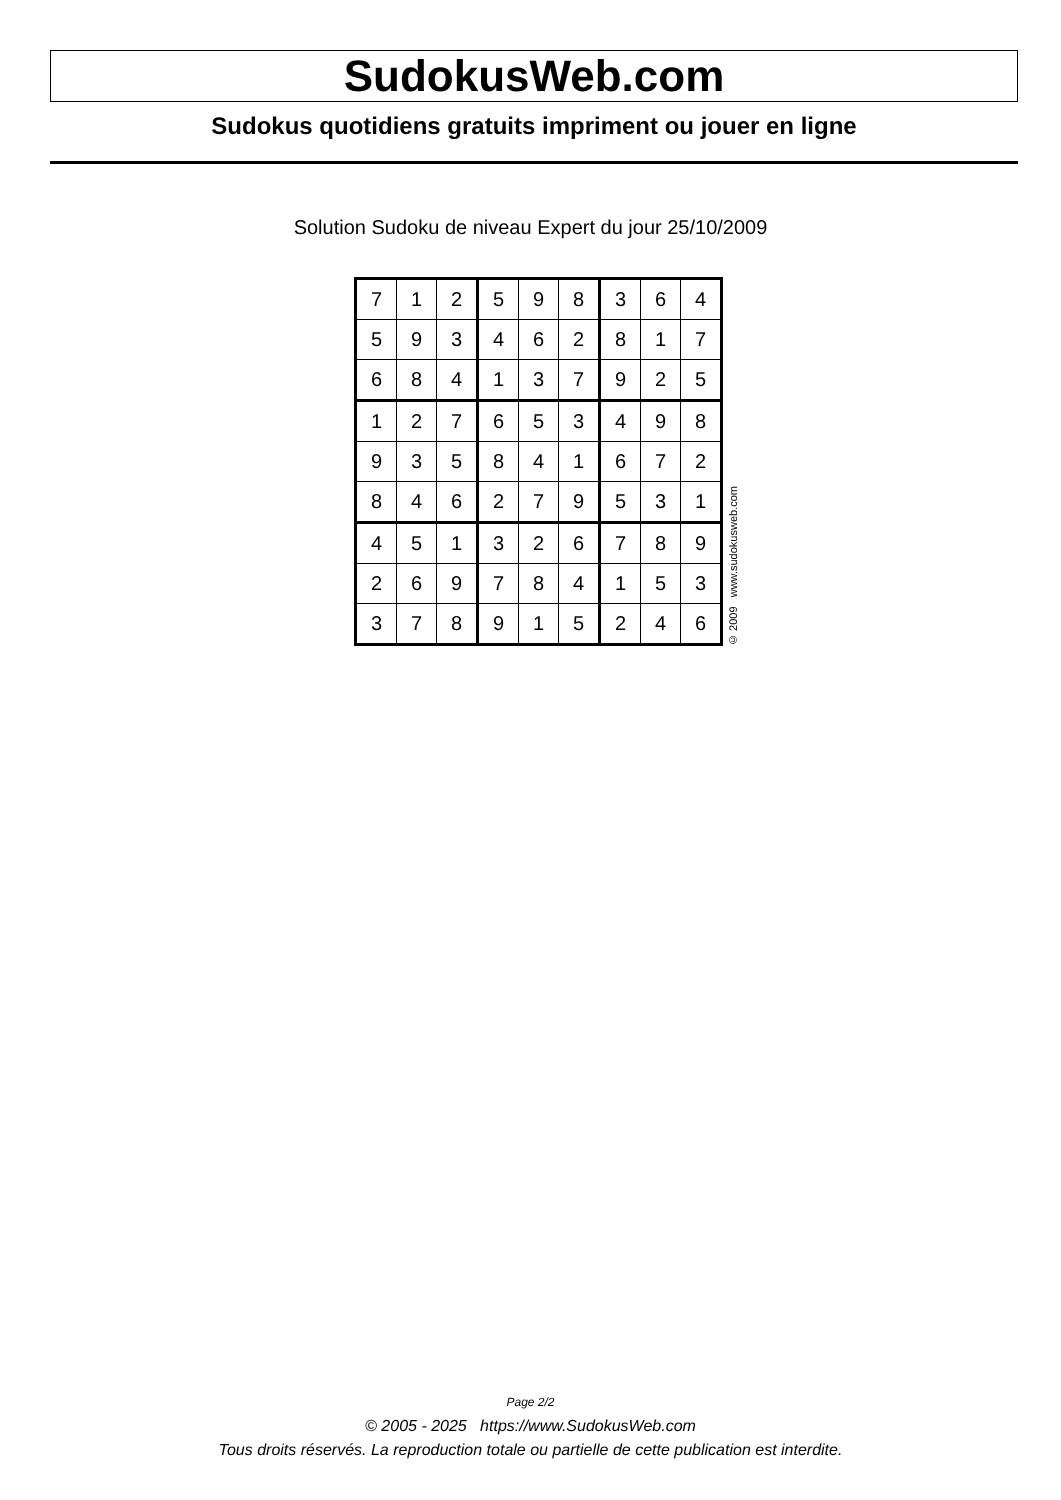SudokusWeb.com
Sudokus quotidiens gratuits impriment ou jouer en ligne
Solution Sudoku de niveau Expert du jour 25/10/2009
| 7 | 1 | 2 | 5 | 9 | 8 | 3 | 6 | 4 |
| 5 | 9 | 3 | 4 | 6 | 2 | 8 | 1 | 7 |
| 6 | 8 | 4 | 1 | 3 | 7 | 9 | 2 | 5 |
| 1 | 2 | 7 | 6 | 5 | 3 | 4 | 9 | 8 |
| 9 | 3 | 5 | 8 | 4 | 1 | 6 | 7 | 2 |
| 8 | 4 | 6 | 2 | 7 | 9 | 5 | 3 | 1 |
| 4 | 5 | 1 | 3 | 2 | 6 | 7 | 8 | 9 |
| 2 | 6 | 9 | 7 | 8 | 4 | 1 | 5 | 3 |
| 3 | 7 | 8 | 9 | 1 | 5 | 2 | 4 | 6 |
© 2009 www.sudokusweb.com
Page 2/2
© 2005 - 2025 https://www.SudokusWeb.com
Tous droits réservés. La reproduction totale ou partielle de cette publication est interdite.